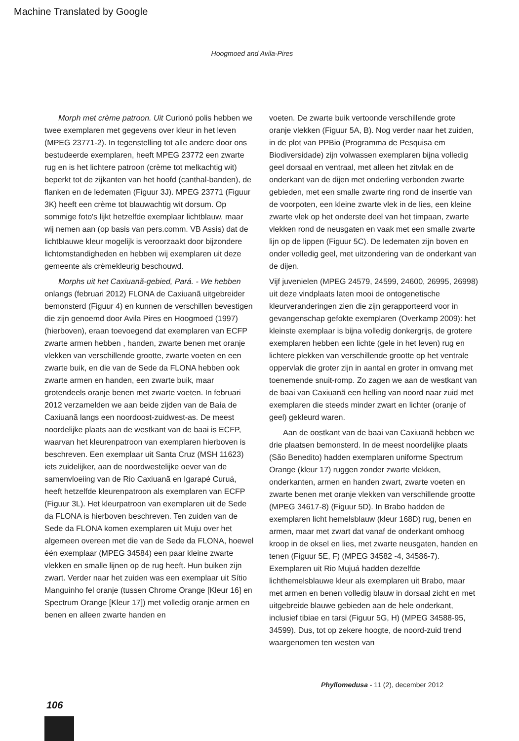Machine Translated by Google
Hoogmoed and Avila-Pires
Morph met crème patroon. Uit Curionó polis hebben we twee exemplaren met gegevens over kleur in het leven (MPEG 23771-2). In tegenstelling tot alle andere door ons bestudeerde exemplaren, heeft MPEG 23772 een zwarte rug en is het lichtere patroon (crème tot melkachtig wit) beperkt tot de zijkanten van het hoofd (canthal-banden), de flanken en de ledematen (Figuur 3J). MPEG 23771 (Figuur 3K) heeft een crème tot blauwachtig wit dorsum. Op sommige foto's lijkt hetzelfde exemplaar lichtblauw, maar wij nemen aan (op basis van pers.comm. VB Assis) dat de lichtblauwe kleur mogelijk is veroorzaakt door bijzondere lichtomstandigheden en hebben wij exemplaren uit deze gemeente als crèmekleurig beschouwd.
Morphs uit het Caxiuanã-gebied, Pará. - We hebben onlangs (februari 2012) FLONA de Caxiuanã uitgebreider bemonsterd (Figuur 4) en kunnen de verschillen bevestigen die zijn genoemd door Avila Pires en Hoogmoed (1997) (hierboven), eraan toevoegend dat exemplaren van ECFP zwarte armen hebben , handen, zwarte benen met oranje vlekken van verschillende grootte, zwarte voeten en een zwarte buik, en die van de Sede da FLONA hebben ook zwarte armen en handen, een zwarte buik, maar grotendeels oranje benen met zwarte voeten. In februari 2012 verzamelden we aan beide zijden van de Baía de Caxiuanã langs een noordoost-zuidwest-as. De meest noordelijke plaats aan de westkant van de baai is ECFP, waarvan het kleurenpatroon van exemplaren hierboven is beschreven. Een exemplaar uit Santa Cruz (MSH 11623) iets zuidelijker, aan de noordwestelijke oever van de samenvloeiing van de Rio Caxiuanã en Igarapé Curuá, heeft hetzelfde kleurenpatroon als exemplaren van ECFP (Figuur 3L). Het kleurpatroon van exemplaren uit de Sede da FLONA is hierboven beschreven. Ten zuiden van de Sede da FLONA komen exemplaren uit Muju over het algemeen overeen met die van de Sede da FLONA, hoewel één exemplaar (MPEG 34584) een paar kleine zwarte vlekken en smalle lijnen op de rug heeft. Hun buiken zijn zwart. Verder naar het zuiden was een exemplaar uit Sítio Manguinho fel oranje (tussen Chrome Orange [Kleur 16] en Spectrum Orange [Kleur 17]) met volledig oranje armen en benen en alleen zwarte handen en
voeten. De zwarte buik vertoonde verschillende grote oranje vlekken (Figuur 5A, B). Nog verder naar het zuiden, in de plot van PPBio (Programma de Pesquisa em Biodiversidade) zijn volwassen exemplaren bijna volledig geel dorsaal en ventraal, met alleen het zitvlak en de onderkant van de dijen met onderling verbonden zwarte gebieden, met een smalle zwarte ring rond de insertie van de voorpoten, een kleine zwarte vlek in de lies, een kleine zwarte vlek op het onderste deel van het timpaan, zwarte vlekken rond de neusgaten en vaak met een smalle zwarte lijn op de lippen (Figuur 5C). De ledematen zijn boven en onder volledig geel, met uitzondering van de onderkant van de dijen.
Vijf juvenielen (MPEG 24579, 24599, 24600, 26995, 26998) uit deze vindplaats laten mooi de ontogenetische kleurveranderingen zien die zijn gerapporteerd voor in gevangenschap gefokte exemplaren (Overkamp 2009): het kleinste exemplaar is bijna volledig donkergrijs, de grotere exemplaren hebben een lichte (gele in het leven) rug en lichtere plekken van verschillende grootte op het ventrale oppervlak die groter zijn in aantal en groter in omvang met toenemende snuit-romp. Zo zagen we aan de westkant van de baai van Caxiuanã een helling van noord naar zuid met exemplaren die steeds minder zwart en lichter (oranje of geel) gekleurd waren.
Aan de oostkant van de baai van Caxiuanã hebben we drie plaatsen bemonsterd. In de meest noordelijke plaats (São Benedito) hadden exemplaren uniforme Spectrum Orange (kleur 17) ruggen zonder zwarte vlekken, onderkanten, armen en handen zwart, zwarte voeten en zwarte benen met oranje vlekken van verschillende grootte (MPEG 34617-8) (Figuur 5D). In Brabo hadden de exemplaren licht hemelsblauw (kleur 168D) rug, benen en armen, maar met zwart dat vanaf de onderkant omhoog kroop in de oksel en lies, met zwarte neusgaten, handen en tenen (Figuur 5E, F) (MPEG 34582 -4, 34586-7). Exemplaren uit Rio Mujuá hadden dezelfde lichthemelsblauwe kleur als exemplaren uit Brabo, maar met armen en benen volledig blauw in dorsaal zicht en met uitgebreide blauwe gebieden aan de hele onderkant, inclusief tibiae en tarsi (Figuur 5G, H) (MPEG 34588-95, 34599). Dus, tot op zekere hoogte, de noord-zuid trend waargenomen ten westen van
Phyllomedusa - 11 (2), december 2012
106